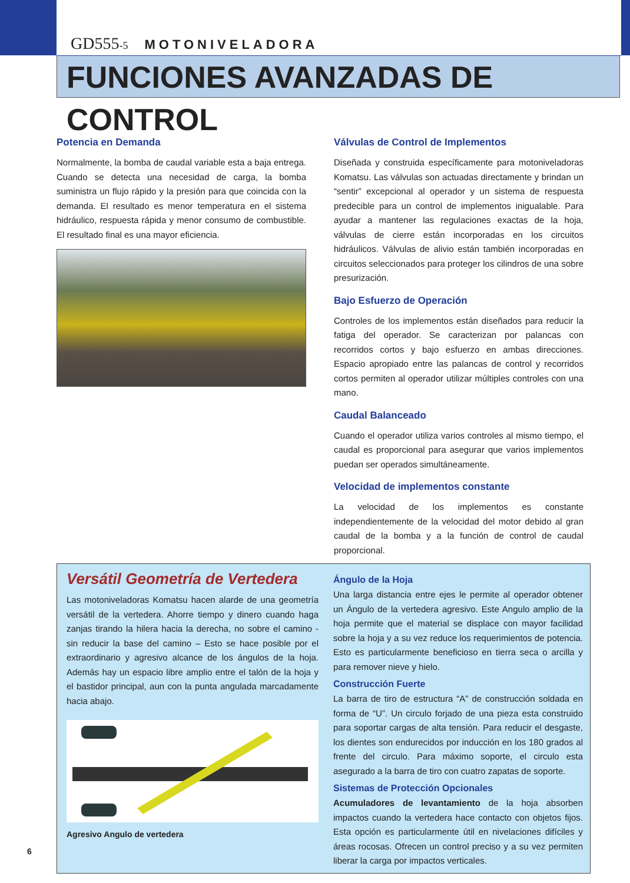GD555-5 MOTONIVELADORA
FUNCIONES AVANZADAS DE CONTROL
Potencia en Demanda
Normalmente, la bomba de caudal variable esta a baja entrega. Cuando se detecta una necesidad de carga, la bomba suministra un flujo rápido y la presión para que coincida con la demanda. El resultado es menor temperatura en el sistema hidráulico, respuesta rápida y menor consumo de combustible. El resultado final es una mayor eficiencia.
Válvulas de Control de Implementos
Diseñada y construida específicamente para motoniveladoras Komatsu. Las válvulas son actuadas directamente y brindan un “sentir” excepcional al operador y un sistema de respuesta predecible para un control de implementos inigualable. Para ayudar a mantener las regulaciones exactas de la hoja, válvulas de cierre están incorporadas en los circuitos hidráulicos. Válvulas de alivio están también incorporadas en circuitos seleccionados para proteger los cilindros de una sobre presurización.
Bajo Esfuerzo de Operación
Controles de los implementos están diseñados para reducir la fatiga del operador. Se caracterizan por palancas con recorridos cortos y bajo esfuerzo en ambas direcciones. Espacio apropiado entre las palancas de control y recorridos cortos permiten al operador utilizar múltiples controles con una mano.
Caudal Balanceado
Cuando el operador utiliza varios controles al mismo tiempo, el caudal es proporcional para asegurar que varios implementos puedan ser operados simultáneamente.
Velocidad de implementos constante
La velocidad de los implementos es constante independientemente de la velocidad del motor debido al gran caudal de la bomba y a la función de control de caudal proporcional.
Versátil Geometría de Vertedera
Las motoniveladoras Komatsu hacen alarde de una geometría versátil de la vertedera. Ahorre tiempo y dinero cuando haga zanjas tirando la hilera hacia la derecha, no sobre el camino - sin reducir la base del camino – Esto se hace posible por el extraordinario y agresivo alcance de los ángulos de la hoja. Además hay un espacio libre amplio entre el talón de la hoja y el bastidor principal, aun con la punta angulada marcadamente hacia abajo.
Agresivo Angulo de vertedera
Ángulo de la Hoja
Una larga distancia entre ejes le permite al operador obtener un Ángulo de la vertedera agresivo. Este Angulo amplio de la hoja permite que el material se displace con mayor facilidad sobre la hoja y a su vez reduce los requerimientos de potencia. Esto es particularmente beneficioso en tierra seca o arcilla y para remover nieve y hielo.
Construcción Fuerte
La barra de tiro de estructura “A” de construcción soldada en forma de “U”. Un circulo forjado de una pieza esta construido para soportar cargas de alta tensión. Para reducir el desgaste, los dientes son endurecidos por inducción en los 180 grados al frente del circulo. Para máximo soporte, el circulo esta asegurado a la barra de tiro con cuatro zapatas de soporte.
Sistemas de Protección Opcionales
Acumuladores de levantamiento de la hoja absorben impactos cuando la vertedera hace contacto con objetos fijos. Esta opción es particularmente útil en nivelaciones difíciles y áreas rocosas. Ofrecen un control preciso y a su vez permiten liberar la carga por impactos verticales.
6